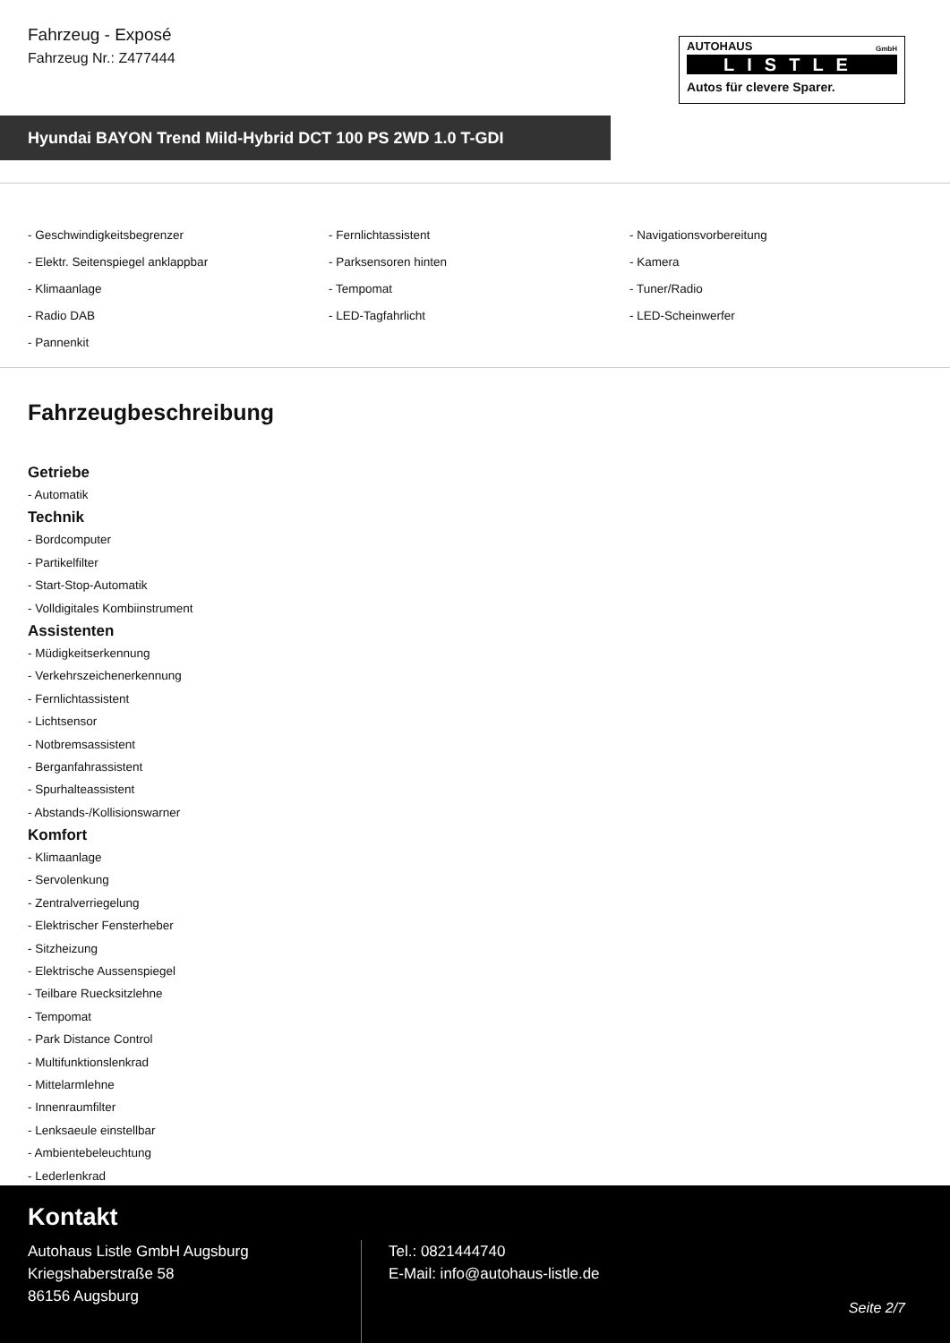Fahrzeug - Exposé
Fahrzeug Nr.: Z477444
AUTOHAUS
GmbH
LISTLE
Autos für clevere Sparer.
Hyundai BAYON Trend Mild-Hybrid DCT 100 PS 2WD 1.0 T-GDI
- Geschwindigkeitsbegrenzer
- Fernlichtassistent
- Navigationsvorbereitung
- Elektr. Seitenspiegel anklappbar
- Parksensoren hinten
- Kamera
- Klimaanlage
- Tempomat
- Tuner/Radio
- Radio DAB
- LED-Tagfahrlicht
- LED-Scheinwerfer
- Pannenkit
Fahrzeugbeschreibung
Getriebe
- Automatik
Technik
- Bordcomputer
- Partikelfilter
- Start-Stop-Automatik
- Volldigitales Kombiinstrument
Assistenten
- Müdigkeitserkennung
- Verkehrszeichenerkennung
- Fernlichtassistent
- Lichtsensor
- Notbremsassistent
- Berganfahrassistent
- Spurhalteassistent
- Abstands-/Kollisionswarner
Komfort
- Klimaanlage
- Servolenkung
- Zentralverriegelung
- Elektrischer Fensterheber
- Sitzheizung
- Elektrische Aussenspiegel
- Teilbare Ruecksitzlehne
- Tempomat
- Park Distance Control
- Multifunktionslenkrad
- Mittelarmlehne
- Innenraumfilter
- Lenksaeule einstellbar
- Ambientebeleuchtung
- Lederlenkrad
Kontakt
Autohaus Listle GmbH Augsburg
Kriegshaberstraße 58
86156 Augsburg
Tel.: 0821444740
E-Mail: info@autohaus-listle.de
Seite 2/7